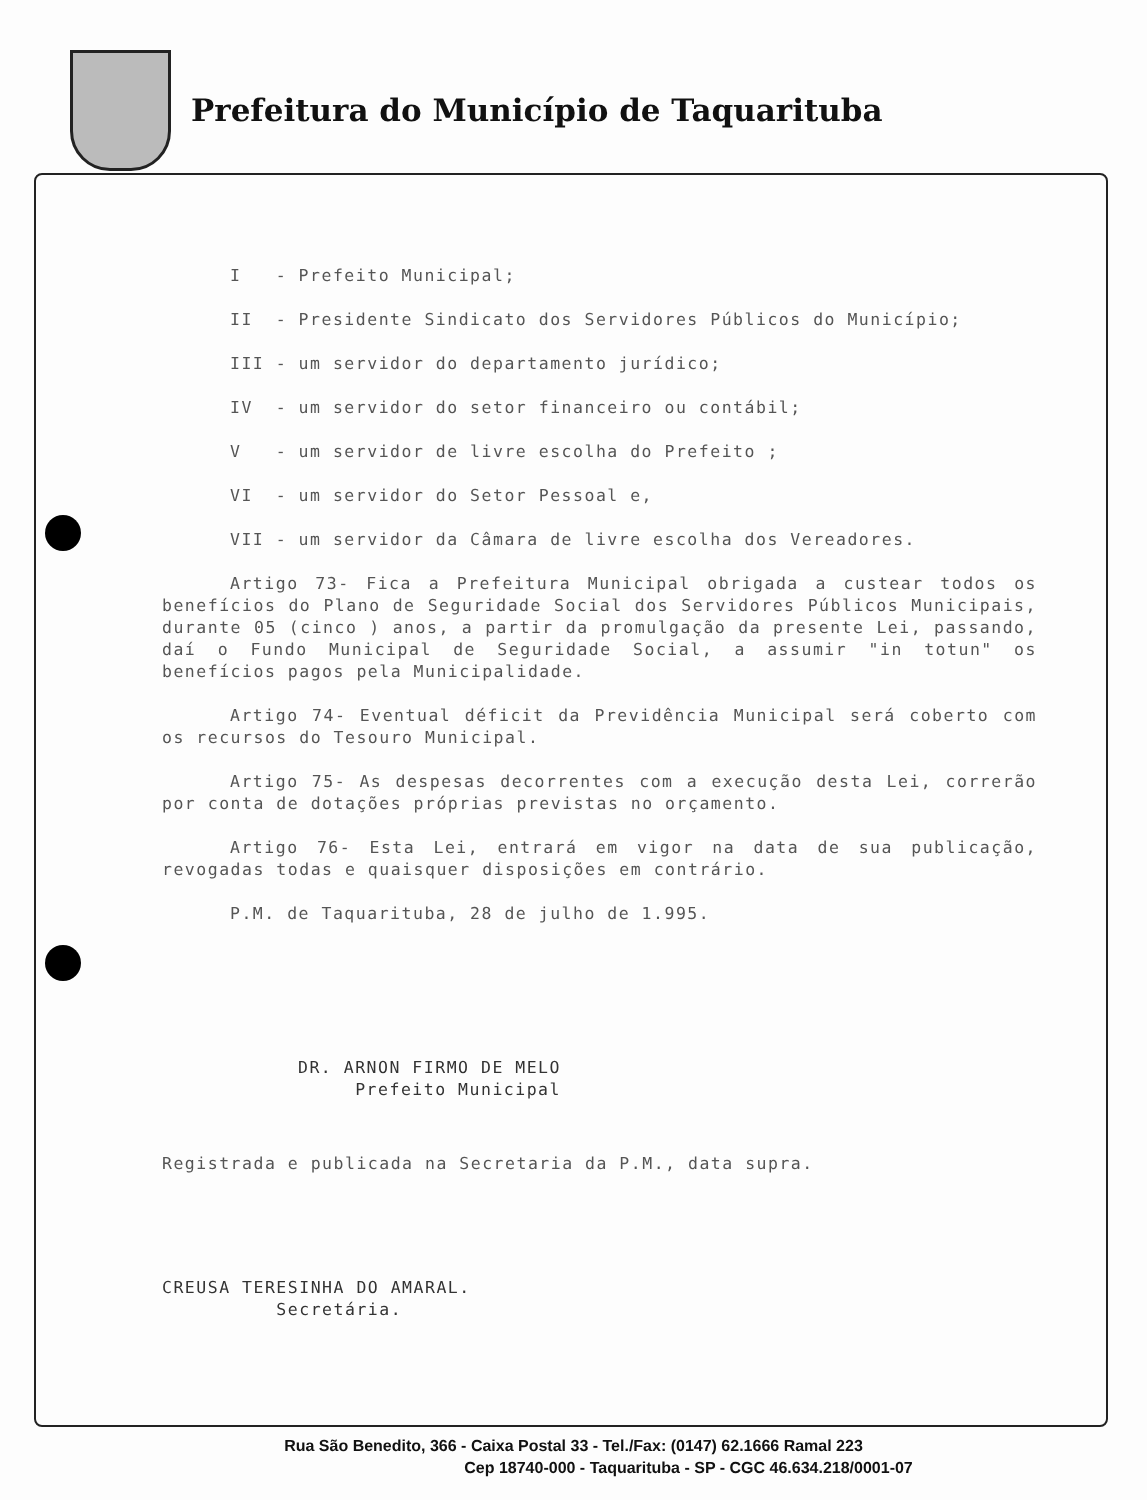Prefeitura do Município de Taquarituba
I - Prefeito Municipal;
II - Presidente Sindicato dos Servidores Públicos do Município;
III - um servidor do departamento jurídico;
IV - um servidor do setor financeiro ou contábil;
V - um servidor de livre escolha do Prefeito ;
VI - um servidor do Setor Pessoal e,
VII - um servidor da Câmara de livre escolha dos Vereadores.
Artigo 73- Fica a Prefeitura Municipal obrigada a custear todos os benefícios do Plano de Seguridade Social dos Servidores Públicos Municipais, durante 05 (cinco ) anos, a partir da promulgação da presente Lei, passando, daí o Fundo Municipal de Seguridade Social, a assumir "in totun" os benefícios pagos pela Municipalidade.
Artigo 74- Eventual déficit da Previdência Municipal será coberto com os recursos do Tesouro Municipal.
Artigo 75- As despesas decorrentes com a execução desta Lei, correrão por conta de dotações próprias previstas no orçamento.
Artigo 76- Esta Lei, entrará em vigor na data de sua publicação, revogadas todas e quaisquer disposições em contrário.
P.M. de Taquarituba, 28 de julho de 1.995.
DR. ARNON FIRMO DE MELO
Prefeito Municipal
Registrada e publicada na Secretaria da P.M., data supra.
CREUSA TERESINHA DO AMARAL.
Secretária.
Rua São Benedito, 366 - Caixa Postal 33 - Tel./Fax: (0147) 62.1666 Ramal 223
Cep 18740-000 - Taquarituba - SP - CGC 46.634.218/0001-07